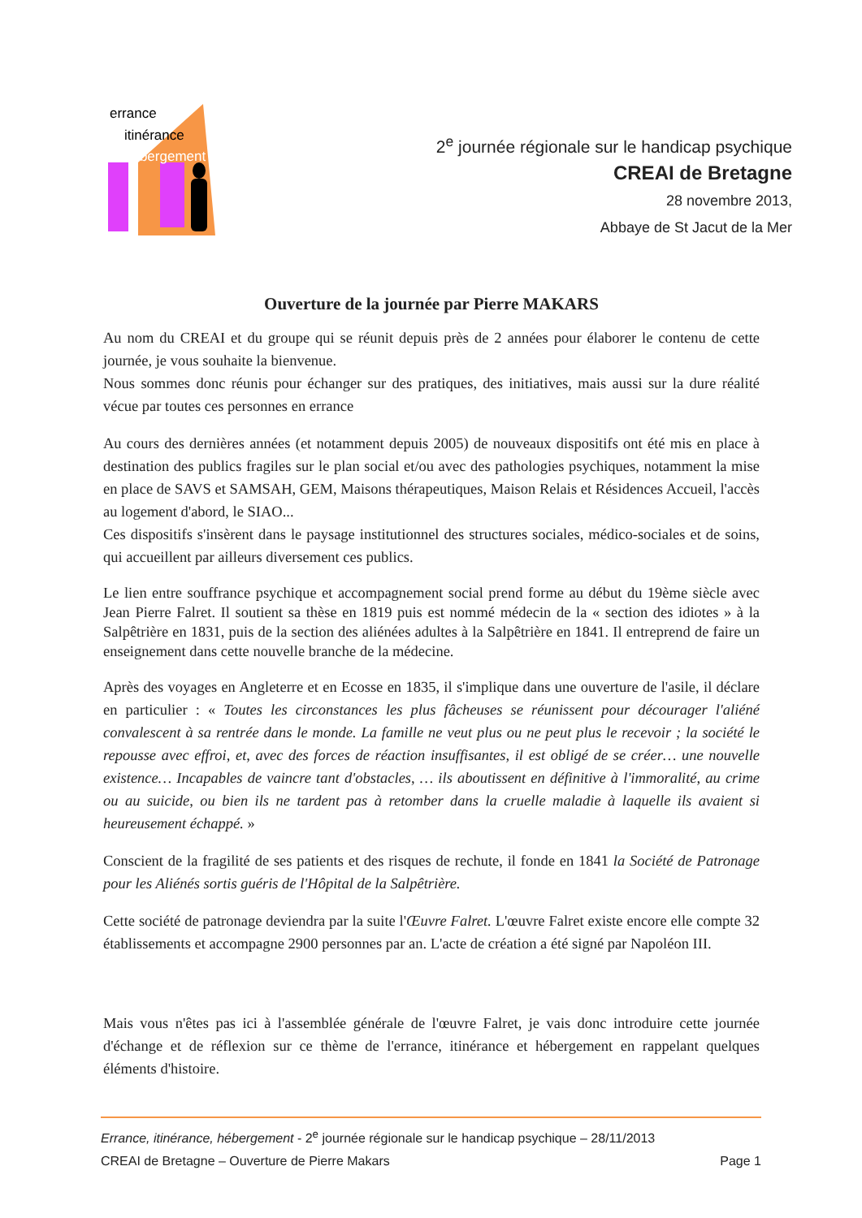errance
itinérance
hébergement
2<sup>e</sup> journée régionale sur le handicap psychique
CREAI de Bretagne
28 novembre 2013,
Abbaye de St Jacut de la Mer
Ouverture de la journée par Pierre MAKARS
Au nom du CREAI et du groupe qui se réunit depuis près de 2 années pour élaborer le contenu de cette journée, je vous souhaite la bienvenue.
Nous sommes donc réunis pour échanger sur des pratiques, des initiatives, mais aussi sur la dure réalité vécue par toutes ces personnes en errance
Au cours des dernières années (et notamment depuis 2005) de nouveaux dispositifs ont été mis en place à destination des publics fragiles sur le plan social et/ou avec des pathologies psychiques, notamment la mise en place de SAVS et SAMSAH, GEM, Maisons thérapeutiques, Maison Relais et Résidences Accueil, l'accès au logement d'abord, le SIAO...
Ces dispositifs s'insèrent dans le paysage institutionnel des structures sociales, médico-sociales et de soins, qui accueillent par ailleurs diversement ces publics.
Le lien entre souffrance psychique et accompagnement social prend forme au début du 19ème siècle avec Jean Pierre Falret. Il soutient sa thèse en 1819 puis est nommé médecin de la « section des idiotes » à la Salpêtrière en 1831, puis de la section des aliénées adultes à la Salpêtrière en 1841. Il entreprend de faire un enseignement dans cette nouvelle branche de la médecine.
Après des voyages en Angleterre et en Ecosse en 1835, il s'implique dans une ouverture de l'asile, il déclare en particulier : « Toutes les circonstances les plus fâcheuses se réunissent pour décourager l'aliéné convalescent à sa rentrée dans le monde. La famille ne veut plus ou ne peut plus le recevoir ; la société le repousse avec effroi, et, avec des forces de réaction insuffisantes, il est obligé de se créer… une nouvelle existence… Incapables de vaincre tant d'obstacles, … ils aboutissent en définitive à l'immoralité, au crime ou au suicide, ou bien ils ne tardent pas à retomber dans la cruelle maladie à laquelle ils avaient si heureusement échappé. »
Conscient de la fragilité de ses patients et des risques de rechute, il fonde en 1841 la Société de Patronage pour les Aliénés sortis guéris de l'Hôpital de la Salpêtrière.
Cette société de patronage deviendra par la suite l'Œuvre Falret. L'œuvre Falret existe encore elle compte 32 établissements et accompagne 2900 personnes par an. L'acte de création a été signé par Napoléon III.
Mais vous n'êtes pas ici à l'assemblée générale de l'œuvre Falret, je vais donc introduire cette journée d'échange et de réflexion sur ce thème de l'errance, itinérance et hébergement en rappelant quelques éléments d'histoire.
Errance, itinérance, hébergement - 2<sup>e</sup> journée régionale sur le handicap psychique – 28/11/2013
CREAI de Bretagne – Ouverture de Pierre Makars Page 1